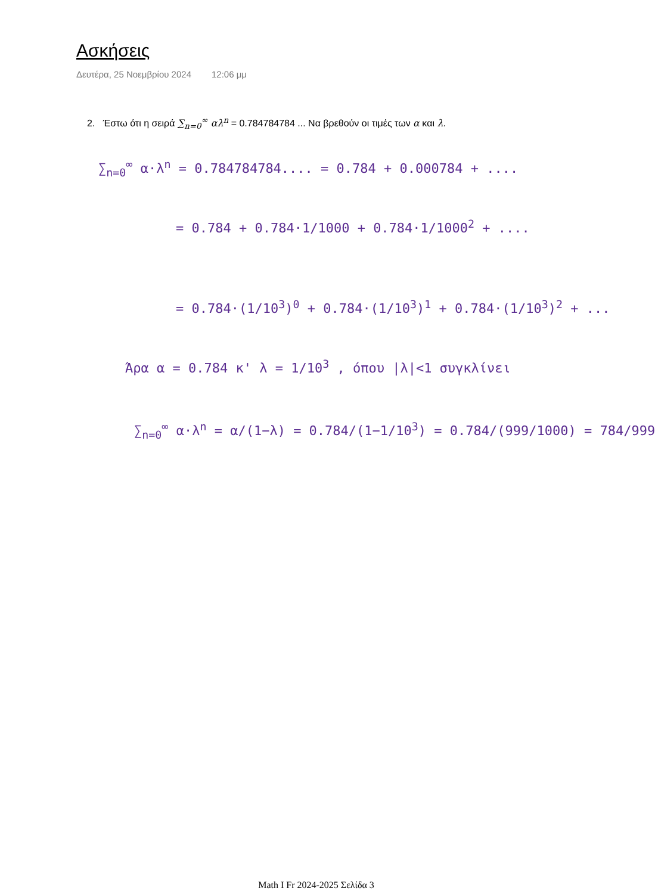Ασκήσεις
Δευτέρα, 25 Νοεμβρίου 2024 12:06 μμ
2. Έστω ότι η σειρά ∑<sub>n=0</sub><sup>∞</sup> αλ<sup>n</sup> = 0.784784784 ... Να βρεθούν οι τιμές των α και λ.
∑<sub>n=0</sub><sup>∞</sup> α·λ<sup>n</sup> = 0.784784784.... = 0.784 + 0.000784 + ....
= 0.784 + 0.784·1/1000 + 0.784·1/1000<sup>2</sup> + ....
= 0.784·(1/10<sup>3</sup>)<sup>0</sup> + 0.784·(1/10<sup>3</sup>)<sup>1</sup> + 0.784·(1/10<sup>3</sup>)<sup>2</sup> + ...
Άρα α = 0.784 κ' λ = 1/10<sup>3</sup> , όπου |λ|<1 συγκλίνει
∑<sub>n=0</sub><sup>∞</sup> α·λ<sup>n</sup> = α/(1−λ) = 0.784/(1−1/10<sup>3</sup>) = 0.784/(999/1000) = 784/999
Math I Fr 2024-2025 Σελίδα 3